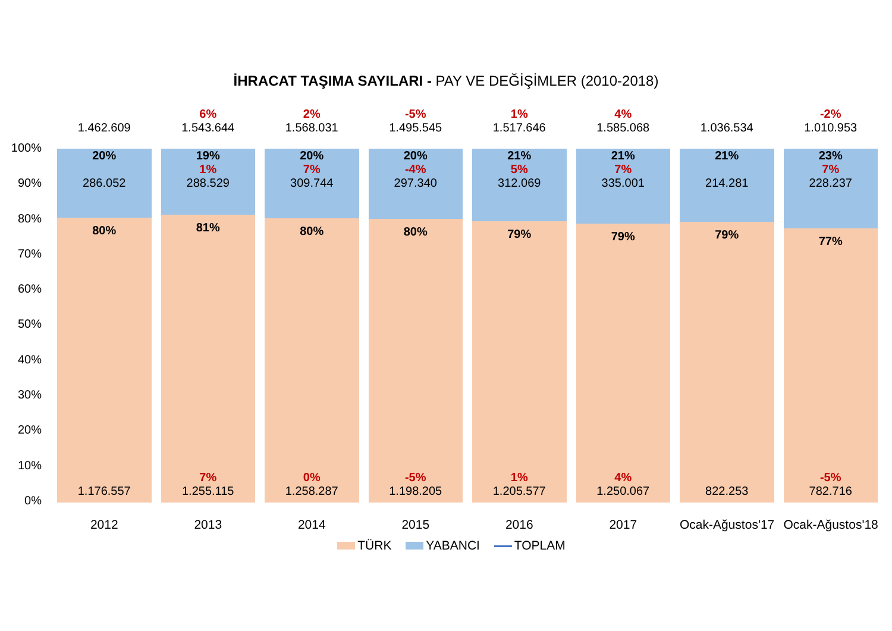İHRACAT TAŞIMA SAYILARI - PAY VE DEĞİŞİMLER (2010-2018)
100%
90%
80%
70%
60%
50%
40%
30%
20%
10%
0%
1.462.609
20%
286.052
80%
1.176.557
2012
6%
1.543.644
19%
1%
288.529
81%
7%
1.255.115
2013
2%
1.568.031
20%
7%
309.744
80%
0%
1.258.287
2014
-5%
1.495.545
20%
-4%
297.340
80%
-5%
1.198.205
2015
1%
1.517.646
21%
5%
312.069
79%
1%
1.205.577
2016
4%
1.585.068
21%
7%
335.001
79%
4%
1.250.067
2017
1.036.534
21%
214.281
79%
822.253
Ocak-Ağustos'17
-2%
1.010.953
23%
7%
228.237
77%
-5%
782.716
Ocak-Ağustos'18
TÜRK YABANCI TOPLAM